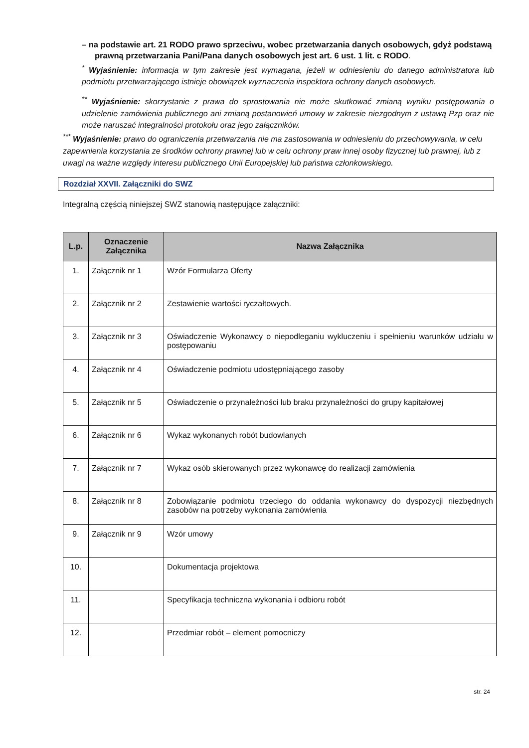– na podstawie art. 21 RODO prawo sprzeciwu, wobec przetwarzania danych osobowych, gdyż podstawą prawną przetwarzania Pani/Pana danych osobowych jest art. 6 ust. 1 lit. c RODO.
<sup>*</sup> Wyjaśnienie: informacja w tym zakresie jest wymagana, jeżeli w odniesieniu do danego administratora lub podmiotu przetwarzającego istnieje obowiązek wyznaczenia inspektora ochrony danych osobowych.
<sup>**</sup> Wyjaśnienie: skorzystanie z prawa do sprostowania nie może skutkować zmianą wyniku postępowania o udzielenie zamówienia publicznego ani zmianą postanowień umowy w zakresie niezgodnym z ustawą Pzp oraz nie może naruszać integralności protokołu oraz jego załączników.
<sup>***</sup> Wyjaśnienie: prawo do ograniczenia przetwarzania nie ma zastosowania w odniesieniu do przechowywania, w celu zapewnienia korzystania ze środków ochrony prawnej lub w celu ochrony praw innej osoby fizycznej lub prawnej, lub z uwagi na ważne względy interesu publicznego Unii Europejskiej lub państwa członkowskiego.
Rozdział XXVII. Załączniki do SWZ
Integralną częścią niniejszej SWZ stanowią następujące załączniki:
| L.p. | Oznaczenie Załącznika | Nazwa Załącznika |
| --- | --- | --- |
| 1. | Załącznik nr 1 | Wzór Formularza Oferty |
| 2. | Załącznik nr 2 | Zestawienie wartości ryczałtowych. |
| 3. | Załącznik nr 3 | Oświadczenie Wykonawcy o niepodleganiu wykluczeniu i spełnieniu warunków udziału w postępowaniu |
| 4. | Załącznik nr 4 | Oświadczenie podmiotu udostępniającego zasoby |
| 5. | Załącznik nr 5 | Oświadczenie o przynależności lub braku przynależności do grupy kapitałowej |
| 6. | Załącznik nr 6 | Wykaz wykonanych robót budowlanych |
| 7. | Załącznik nr 7 | Wykaz osób skierowanych przez wykonawcę do realizacji zamówienia |
| 8. | Załącznik nr 8 | Zobowiązanie podmiotu trzeciego do oddania wykonawcy do dyspozycji niezbędnych zasobów na potrzeby wykonania zamówienia |
| 9. | Załącznik nr 9 | Wzór umowy |
| 10. | | Dokumentacja projektowa |
| 11. | | Specyfikacja techniczna wykonania i odbioru robót |
| 12. | | Przedmiar robót – element pomocniczy |
str. 24